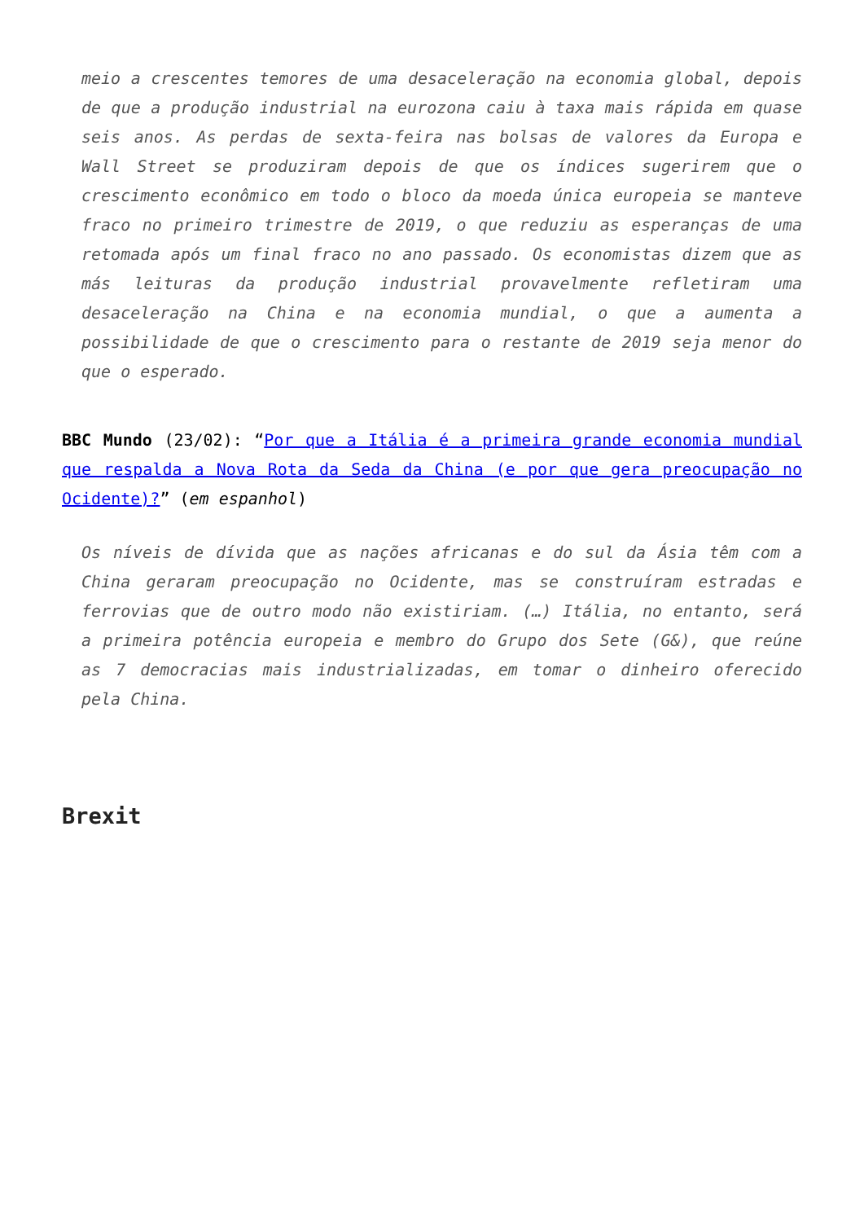meio a crescentes temores de uma desaceleração na economia global, depois de que a produção industrial na eurozona caiu à taxa mais rápida em quase seis anos. As perdas de sexta-feira nas bolsas de valores da Europa e Wall Street se produziram depois de que os índices sugerirem que o crescimento econômico em todo o bloco da moeda única europeia se manteve fraco no primeiro trimestre de 2019, o que reduziu as esperanças de uma retomada após um final fraco no ano passado. Os economistas dizem que as más leituras da produção industrial provavelmente refletiram uma desaceleração na China e na economia mundial, o que a aumenta a possibilidade de que o crescimento para o restante de 2019 seja menor do que o esperado.
BBC Mundo (23/02): “Por que a Itália é a primeira grande economia mundial que respalda a Nova Rota da Seda da China (e por que gera preocupação no Ocidente)?” (em espanhol)
Os níveis de dívida que as nações africanas e do sul da Ásia têm com a China geraram preocupação no Ocidente, mas se construíram estradas e ferrovias que de outro modo não existiriam. (…) Itália, no entanto, será a primeira potência europeia e membro do Grupo dos Sete (G&), que reúne as 7 democracias mais industrializadas, em tomar o dinheiro oferecido pela China.
Brexit